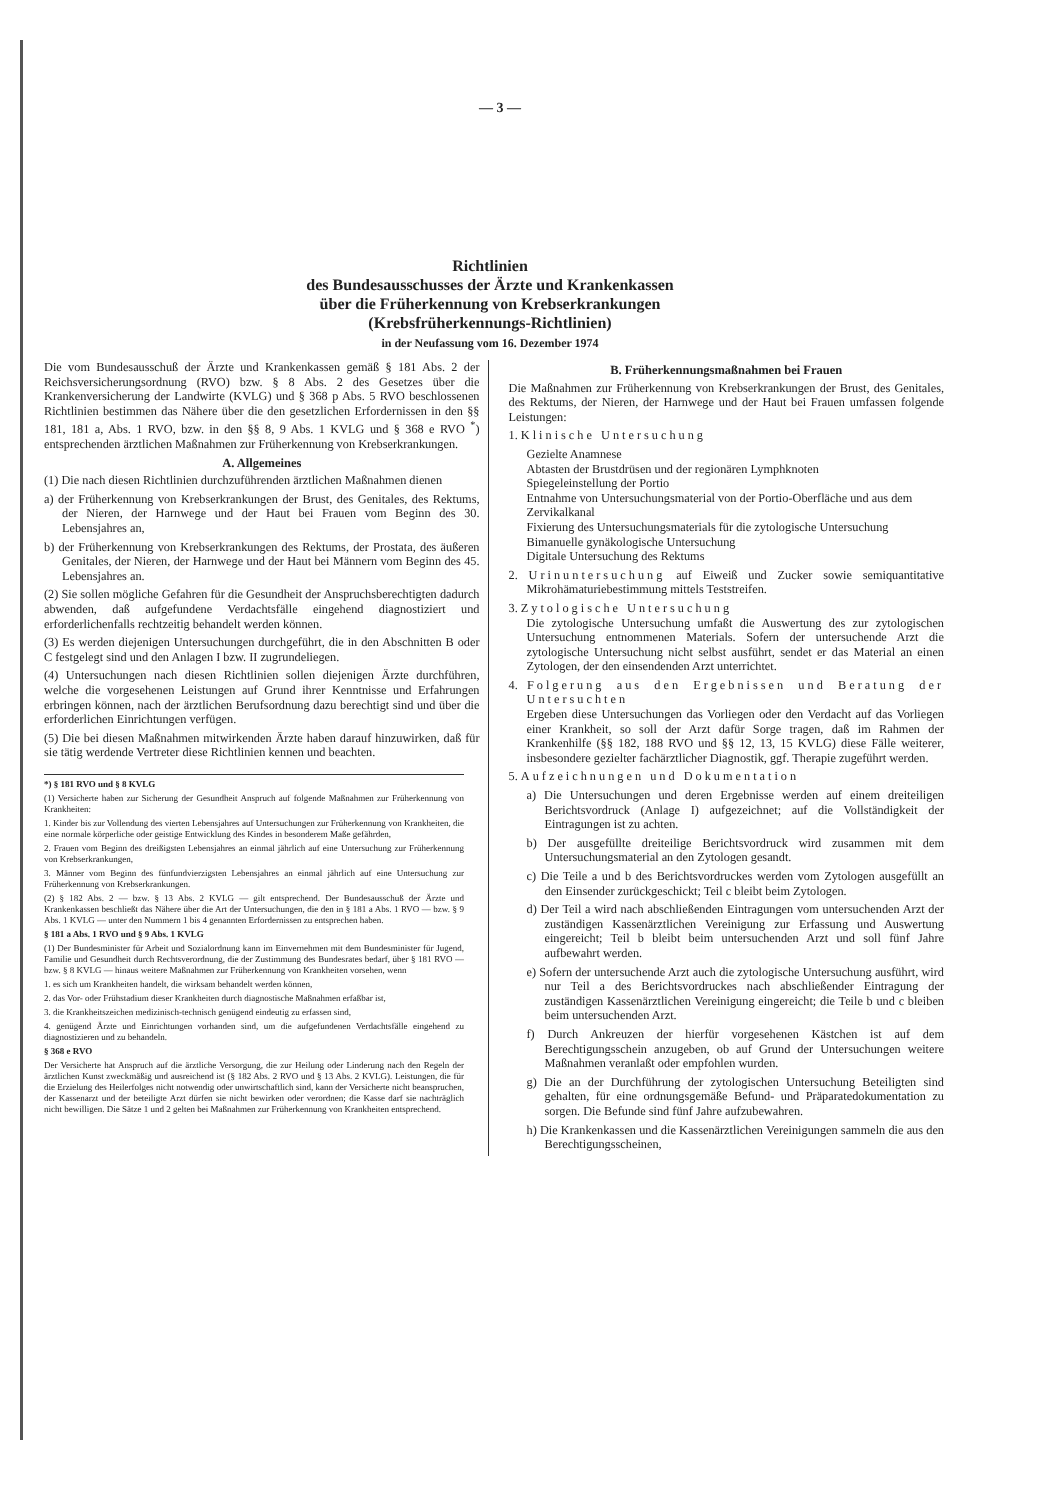— 3 —
Richtlinien
des Bundesausschusses der Ärzte und Krankenkassen
über die Früherkennung von Krebserkrankungen
(Krebsfrüherkennungs-Richtlinien)
in der Neufassung vom 16. Dezember 1974
Die vom Bundesausschuß der Ärzte und Krankenkassen gemäß § 181 Abs. 2 der Reichsversicherungsordnung (RVO) bzw. § 8 Abs. 2 des Gesetzes über die Krankenversicherung der Landwirte (KVLG) und § 368 p Abs. 5 RVO beschlossenen Richtlinien bestimmen das Nähere über die den gesetzlichen Erfordernissen in den §§ 181, 181 a, Abs. 1 RVO, bzw. in den §§ 8, 9 Abs. 1 KVLG und § 368 e RVO <sup>*</sup>) entsprechenden ärztlichen Maßnahmen zur Früherkennung von Krebserkrankungen.
A. Allgemeines
(1) Die nach diesen Richtlinien durchzuführenden ärztlichen Maßnahmen dienen
a) der Früherkennung von Krebserkrankungen der Brust, des Genitales, des Rektums, der Nieren, der Harnwege und der Haut bei Frauen vom Beginn des 30. Lebensjahres an,
b) der Früherkennung von Krebserkrankungen des Rektums, der Prostata, des äußeren Genitales, der Nieren, der Harnwege und der Haut bei Männern vom Beginn des 45. Lebensjahres an.
(2) Sie sollen mögliche Gefahren für die Gesundheit der Anspruchsberechtigten dadurch abwenden, daß aufgefundene Verdachtsfälle eingehend diagnostiziert und erforderlichenfalls rechtzeitig behandelt werden können.
(3) Es werden diejenigen Untersuchungen durchgeführt, die in den Abschnitten B oder C festgelegt sind und den Anlagen I bzw. II zugrundeliegen.
(4) Untersuchungen nach diesen Richtlinien sollen diejenigen Ärzte durchführen, welche die vorgesehenen Leistungen auf Grund ihrer Kenntnisse und Erfahrungen erbringen können, nach der ärztlichen Berufsordnung dazu berechtigt sind und über die erforderlichen Einrichtungen verfügen.
(5) Die bei diesen Maßnahmen mitwirkenden Ärzte haben darauf hinzuwirken, daß für sie tätig werdende Vertreter diese Richtlinien kennen und beachten.
*) § 181 RVO und § 8 KVLG
(1) Versicherte haben zur Sicherung der Gesundheit Anspruch auf folgende Maßnahmen zur Früherkennung von Krankheiten:
1. Kinder bis zur Vollendung des vierten Lebensjahres auf Untersuchungen zur Früherkennung von Krankheiten, die eine normale körperliche oder geistige Entwicklung des Kindes in besonderem Maße gefährden,
2. Frauen vom Beginn des dreißigsten Lebensjahres an einmal jährlich auf eine Untersuchung zur Früherkennung von Krebserkrankungen,
3. Männer vom Beginn des fünfundvierzigsten Lebensjahres an einmal jährlich auf eine Untersuchung zur Früherkennung von Krebserkrankungen.
(2) § 182 Abs. 2 — bzw. § 13 Abs. 2 KVLG — gilt entsprechend. Der Bundesausschuß der Ärzte und Krankenkassen beschließt das Nähere über die Art der Untersuchungen, die den in § 181 a Abs. 1 RVO — bzw. § 9 Abs. 1 KVLG — unter den Nummern 1 bis 4 genannten Erfordernissen zu entsprechen haben.
§ 181 a Abs. 1 RVO und § 9 Abs. 1 KVLG
(1) Der Bundesminister für Arbeit und Sozialordnung kann im Einvernehmen mit dem Bundesminister für Jugend, Familie und Gesundheit durch Rechtsverordnung, die der Zustimmung des Bundesrates bedarf, über § 181 RVO — bzw. § 8 KVLG — hinaus weitere Maßnahmen zur Früherkennung von Krankheiten vorsehen, wenn
1. es sich um Krankheiten handelt, die wirksam behandelt werden können,
2. das Vor- oder Frühstadium dieser Krankheiten durch diagnostische Maßnahmen erfaßbar ist,
3. die Krankheitszeichen medizinisch-technisch genügend eindeutig zu erfassen sind,
4. genügend Ärzte und Einrichtungen vorhanden sind, um die aufgefundenen Verdachtsfälle eingehend zu diagnostizieren und zu behandeln.
§ 368 e RVO
Der Versicherte hat Anspruch auf die ärztliche Versorgung, die zur Heilung oder Linderung nach den Regeln der ärztlichen Kunst zweckmäßig und ausreichend ist (§ 182 Abs. 2 RVO und § 13 Abs. 2 KVLG). Leistungen, die für die Erzielung des Heilerfolges nicht notwendig oder unwirtschaftlich sind, kann der Versicherte nicht beanspruchen, der Kassenarzt und der beteiligte Arzt dürfen sie nicht bewirken oder verordnen; die Kasse darf sie nachträglich nicht bewilligen. Die Sätze 1 und 2 gelten bei Maßnahmen zur Früherkennung von Krankheiten entsprechend.
B. Früherkennungsmaßnahmen bei Frauen
Die Maßnahmen zur Früherkennung von Krebserkrankungen der Brust, des Genitales, des Rektums, der Nieren, der Harnwege und der Haut bei Frauen umfassen folgende Leistungen:
1. Klinische Untersuchung
Gezielte Anamnese
Abtasten der Brustdrüsen und der regionären Lymphknoten
Spiegeleinstellung der Portio
Entnahme von Untersuchungsmaterial von der Portio-Oberfläche und aus dem Zervikalkanal
Fixierung des Untersuchungsmaterials für die zytologische Untersuchung
Bimanuelle gynäkologische Untersuchung
Digitale Untersuchung des Rektums
2. Urinuntersuchung auf Eiweiß und Zucker sowie semiquantitative Mikrohämaturiebestimmung mittels Teststreifen.
3. Zytologische Untersuchung
Die zytologische Untersuchung umfaßt die Auswertung des zur zytologischen Untersuchung entnommenen Materials. Sofern der untersuchende Arzt die zytologische Untersuchung nicht selbst ausführt, sendet er das Material an einen Zytologen, der den einsendenden Arzt unterrichtet.
4. Folgerung aus den Ergebnissen und Beratung der Untersuchten
Ergeben diese Untersuchungen das Vorliegen oder den Verdacht auf das Vorliegen einer Krankheit, so soll der Arzt dafür Sorge tragen, daß im Rahmen der Krankenhilfe (§§ 182, 188 RVO und §§ 12, 13, 15 KVLG) diese Fälle weiterer, insbesondere gezielter fachärztlicher Diagnostik, ggf. Therapie zugeführt werden.
5. Aufzeichnungen und Dokumentation
a) Die Untersuchungen und deren Ergebnisse werden auf einem dreiteiligen Berichtsvordruck (Anlage I) aufgezeichnet; auf die Vollständigkeit der Eintragungen ist zu achten.
b) Der ausgefüllte dreiteilige Berichtsvordruck wird zusammen mit dem Untersuchungsmaterial an den Zytologen gesandt.
c) Die Teile a und b des Berichtsvordruckes werden vom Zytologen ausgefüllt an den Einsender zurückgeschickt; Teil c bleibt beim Zytologen.
d) Der Teil a wird nach abschließenden Eintragungen vom untersuchenden Arzt der zuständigen Kassenärztlichen Vereinigung zur Erfassung und Auswertung eingereicht; Teil b bleibt beim untersuchenden Arzt und soll fünf Jahre aufbewahrt werden.
e) Sofern der untersuchende Arzt auch die zytologische Untersuchung ausführt, wird nur Teil a des Berichtsvordruckes nach abschließender Eintragung der zuständigen Kassenärztlichen Vereinigung eingereicht; die Teile b und c bleiben beim untersuchenden Arzt.
f) Durch Ankreuzen der hierfür vorgesehenen Kästchen ist auf dem Berechtigungsschein anzugeben, ob auf Grund der Untersuchungen weitere Maßnahmen veranlaßt oder empfohlen wurden.
g) Die an der Durchführung der zytologischen Untersuchung Beteiligten sind gehalten, für eine ordnungsgemäße Befund- und Präparatedokumentation zu sorgen. Die Befunde sind fünf Jahre aufzubewahren.
h) Die Krankenkassen und die Kassenärztlichen Vereinigungen sammeln die aus den Berechtigungsscheinen,